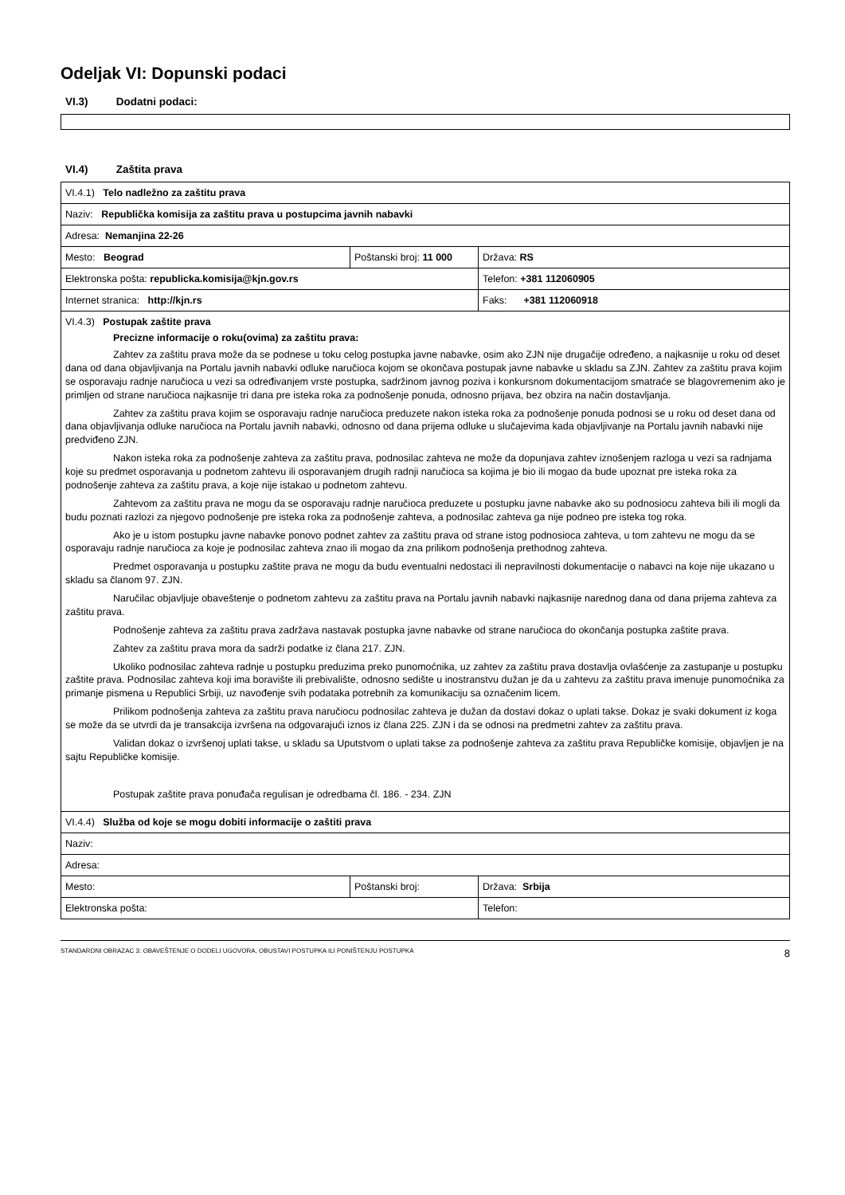Odeljak VI: Dopunski podaci
VI.3) Dodatni podaci:
VI.4) Zaštita prava
| VI.4.1) Telo nadležno za zaštitu prava | | |
| Naziv: Republička komisija za zaštitu prava u postupcima javnih nabavki | | |
| Adresa: Nemanjina 22-26 | | |
| Mesto: Beograd | Poštanski broj: 11 000 | Država: RS |
| Elektronska pošta: republicka.komisija@kjn.gov.rs | | Telefon: +381 112060905 |
| Internet stranica: http://kjn.rs | | Faks: +381 112060918 |
| VI.4.3) Postupak zaštite prava Precizne informacije o roku(ovima) za zaštitu prava: Zahtev za zaštitu prava može da se podnese u toku celog postupka javne nabavke, osim ako ZJN nije drugačije određeno, a najkasnije u roku od deset dana od dana objavljivanja na Portalu javnih nabavki odluke naručioca kojom se okončava postupak javne nabavke u skladu sa ZJN. Zahtev za zaštitu prava kojim se osporavaju radnje naručioca u vezi sa određivanjem vrste postupka, sadržinom javnog poziva i konkursnom dokumentacijom smatraće se blagovremenim ako je primljen od strane naručioca najkasnije tri dana pre isteka roka za podnošenje ponuda, odnosno prijava, bez obzira na način dostavljanja. Zahtev za zaštitu prava kojim se osporavaju radnje naručioca preduzete nakon isteka roka za podnošenje ponuda podnosi se u roku od deset dana od dana objavljivanja odluke naručioca na Portalu javnih nabavki, odnosno od dana prijema odluke u slučajevima kada objavljivanje na Portalu javnih nabavki nije predviđeno ZJN. Nakon isteka roka za podnošenje zahteva za zaštitu prava, podnosilac zahteva ne može da dopunjava zahtev iznošenjem razloga u vezi sa radnjama koje su predmet osporavanja u podnetom zahtevu ili osporavanjem drugih radnji naručioca sa kojima je bio ili mogao da bude upoznat pre isteka roka za podnošenje zahteva za zaštitu prava, a koje nije istakao u podnetom zahtevu. Zahtevom za zaštitu prava ne mogu da se osporavaju radnje naručioca preduzete u postupku javne nabavke ako su podnosiocu zahteva bili ili mogli da budu poznati razlozi za njegovo podnošenje pre isteka roka za podnošenje zahteva, a podnosilac zahteva ga nije podneo pre isteka tog roka. Ako je u istom postupku javne nabavke ponovo podnet zahtev za zaštitu prava od strane istog podnosioca zahteva, u tom zahtevu ne mogu da se osporavaju radnje naručioca za koje je podnosilac zahteva znao ili mogao da zna prilikom podnošenja prethodnog zahteva. Predmet osporavanja u postupku zaštite prava ne mogu da budu eventualni nedostaci ili nepravilnosti dokumentacije o nabavci na koje nije ukazano u skladu sa članom 97. ZJN. Naručilac objavljuje obaveštenje o podnetom zahtevu za zaštitu prava na Portalu javnih nabavki najkasnije narednog dana od dana prijema zahteva za zaštitu prava. Podnošenje zahteva za zaštitu prava zadržava nastavak postupka javne nabavke od strane naručioca do okončanja postupka zaštite prava. Zahtev za zaštitu prava mora da sadrži podatke iz člana 217. ZJN. Ukoliko podnosilac zahteva radnje u postupku preduzima preko punomoćnika, uz zahtev za zaštitu prava dostavlja ovlašćenje za zastupanje u postupku zaštite prava. Podnosilac zahteva koji ima boravište ili prebivalište, odnosno sedište u inostranstvu dužan je da u zahtevu za zaštitu prava imenuje punomoćnika za primanje pismena u Republici Srbiji, uz navođenje svih podataka potrebnih za komunikaciju sa označenim licem. Prilikom podnošenja zahteva za zaštitu prava naručiocu podnosilac zahteva je dužan da dostavi dokaz o uplati takse. Dokaz je svaki dokument iz koga se može da se utvrdi da je transakcija izvršena na odgovarajući iznos iz člana 225. ZJN i da se odnosi na predmetni zahtev za zaštitu prava. Validan dokaz o izvršenoj uplati takse, u skladu sa Uputstvom o uplati takse za podnošenje zahteva za zaštitu prava Republičke komisije, objavljen je na sajtu Republičke komisije. Postupak zaštite prava ponuđača regulisan je odredbama čl. 186. - 234. ZJN | | |
| VI.4.4) Služba od koje se mogu dobiti informacije o zaštiti prava | | |
| Naziv: | | |
| Adresa: | | |
| Mesto: | Poštanski broj: | Država: Srbija |
| Elektronska pošta: | | Telefon: |
STANDARDNI OBRAZAC 3: OBAVEŠTENJE O DODELI UGOVORA, OBUSTAVI POSTUPKA ILI PONIŠTENJU POSTUPKA 8